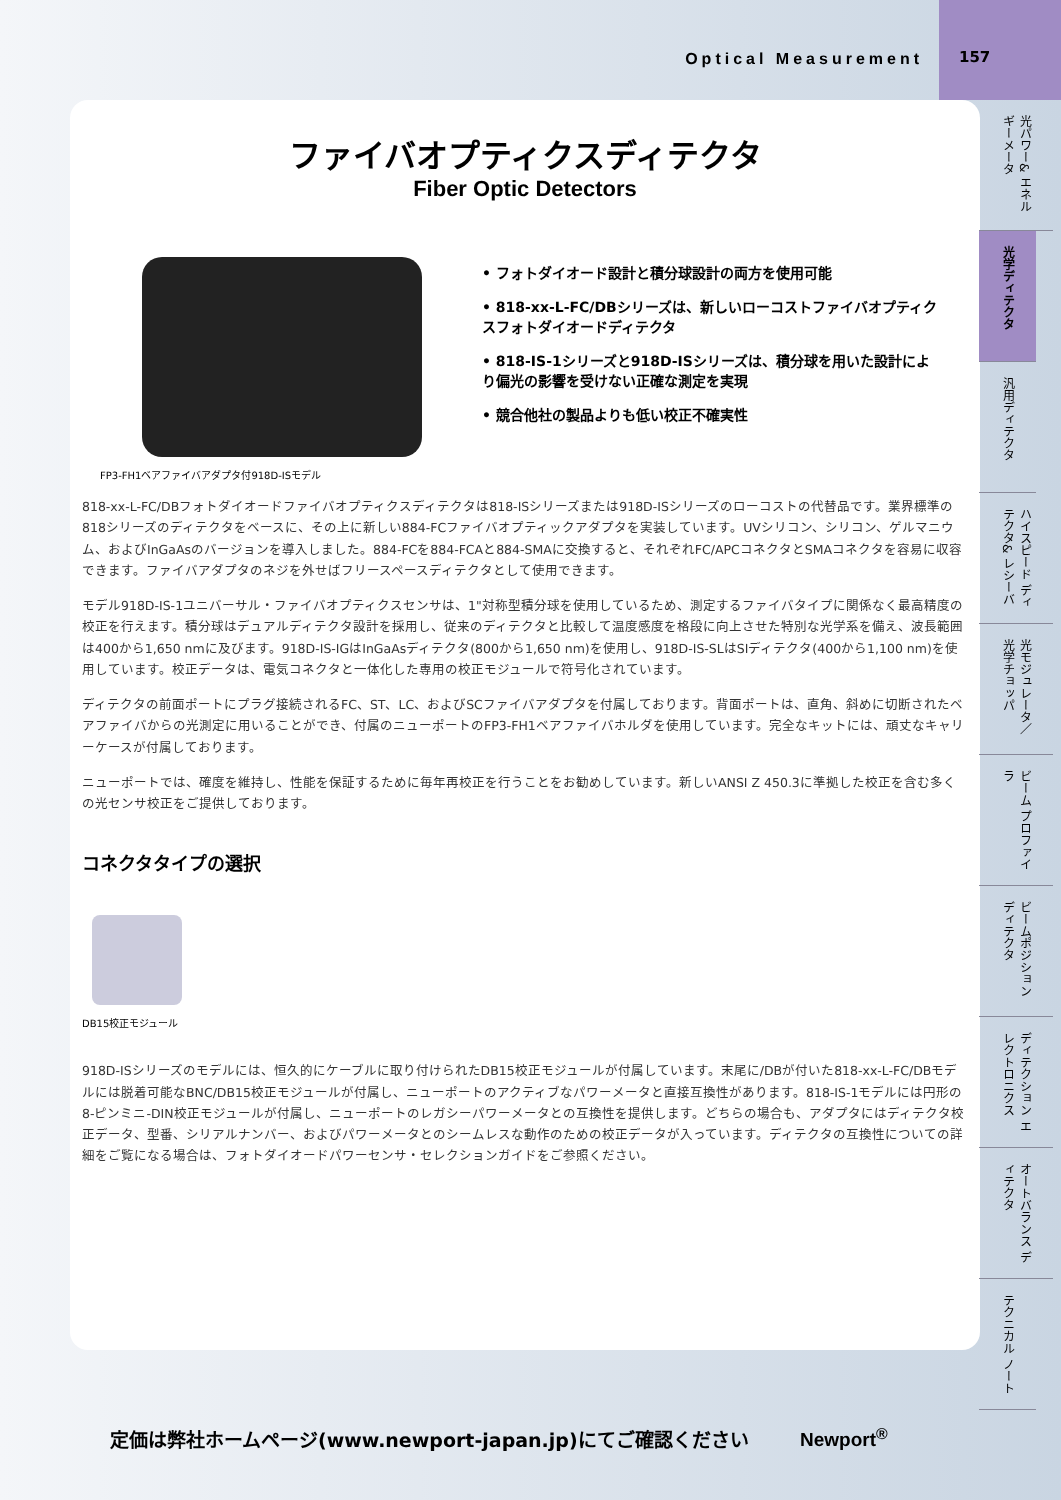Optical Measurement 157
ファイバオプティクスディテクタ
Fiber Optic Detectors
FP3-FH1ベアファイバアダプタ付918D-ISモデル
• フォトダイオード設計と積分球設計の両方を使用可能
• 818-xx-L-FC/DBシリーズは、新しいローコストファイバオプティクスフォトダイオードディテクタ
• 818-IS-1シリーズと918D-ISシリーズは、積分球を用いた設計により偏光の影響を受けない正確な測定を実現
• 競合他社の製品よりも低い校正不確実性
818-xx-L-FC/DBフォトダイオードファイバオプティクスディテクタは818-ISシリーズまたは918D-ISシリーズのローコストの代替品です。業界標準の818シリーズのディテクタをベースに、その上に新しい884-FCファイバオプティックアダプタを実装しています。UVシリコン、シリコン、ゲルマニウム、およびInGaAsのバージョンを導入しました。884-FCを884-FCAと884-SMAに交換すると、それぞれFC/APCコネクタとSMAコネクタを容易に収容できます。ファイバアダプタのネジを外せばフリースペースディテクタとして使用できます。
モデル918D-IS-1ユニバーサル・ファイバオプティクスセンサは、1"対称型積分球を使用しているため、測定するファイバタイプに関係なく最高精度の校正を行えます。積分球はデュアルディテクタ設計を採用し、従来のディテクタと比較して温度感度を格段に向上させた特別な光学系を備え、波長範囲は400から1,650 nmに及びます。918D-IS-IGはInGaAsディテクタ(800から1,650 nm)を使用し、918D-IS-SLはSIディテクタ(400から1,100 nm)を使用しています。校正データは、電気コネクタと一体化した専用の校正モジュールで符号化されています。
ディテクタの前面ポートにプラグ接続されるFC、ST、LC、およびSCファイバアダプタを付属しております。背面ポートは、直角、斜めに切断されたベアファイバからの光測定に用いることができ、付属のニューポートのFP3-FH1ベアファイバホルダを使用しています。完全なキットには、頑丈なキャリーケースが付属しております。
ニューポートでは、確度を維持し、性能を保証するために毎年再校正を行うことをお勧めしています。新しいANSI Z 450.3に準拠した校正を含む多くの光センサ校正をご提供しております。
コネクタタイプの選択
DB15校正モジュール
918D-ISシリーズのモデルには、恒久的にケーブルに取り付けられたDB15校正モジュールが付属しています。末尾に/DBが付いた818-xx-L-FC/DBモデルには脱着可能なBNC/DB15校正モジュールが付属し、ニューポートのアクティブなパワーメータと直接互換性があります。818-IS-1モデルには円形の8-ピンミニ-DIN校正モジュールが付属し、ニューポートのレガシーパワーメータとの互換性を提供します。どちらの場合も、アダプタにはディテクタ校正データ、型番、シリアルナンバー、およびパワーメータとのシームレスな動作のための校正データが入っています。ディテクタの互換性についての詳細をご覧になる場合は、フォトダイオードパワーセンサ・セレクションガイドをご参照ください。
光パワー& エネルギーメータ
光学ディテクタ
汎用ディテクタ
ハイスピード ディテクタ& レシーバ
光モジュレータ／ 光学チョッパ
ビーム プロファイラ
ビームポジション ディテクタ
ディテクション エレクトロニクス
オートバランス ディテクタ
テクニカル ノート
定価は弊社ホームページ(www.newport-japan.jp)にてご確認ください
Newport<sup>®</sup>